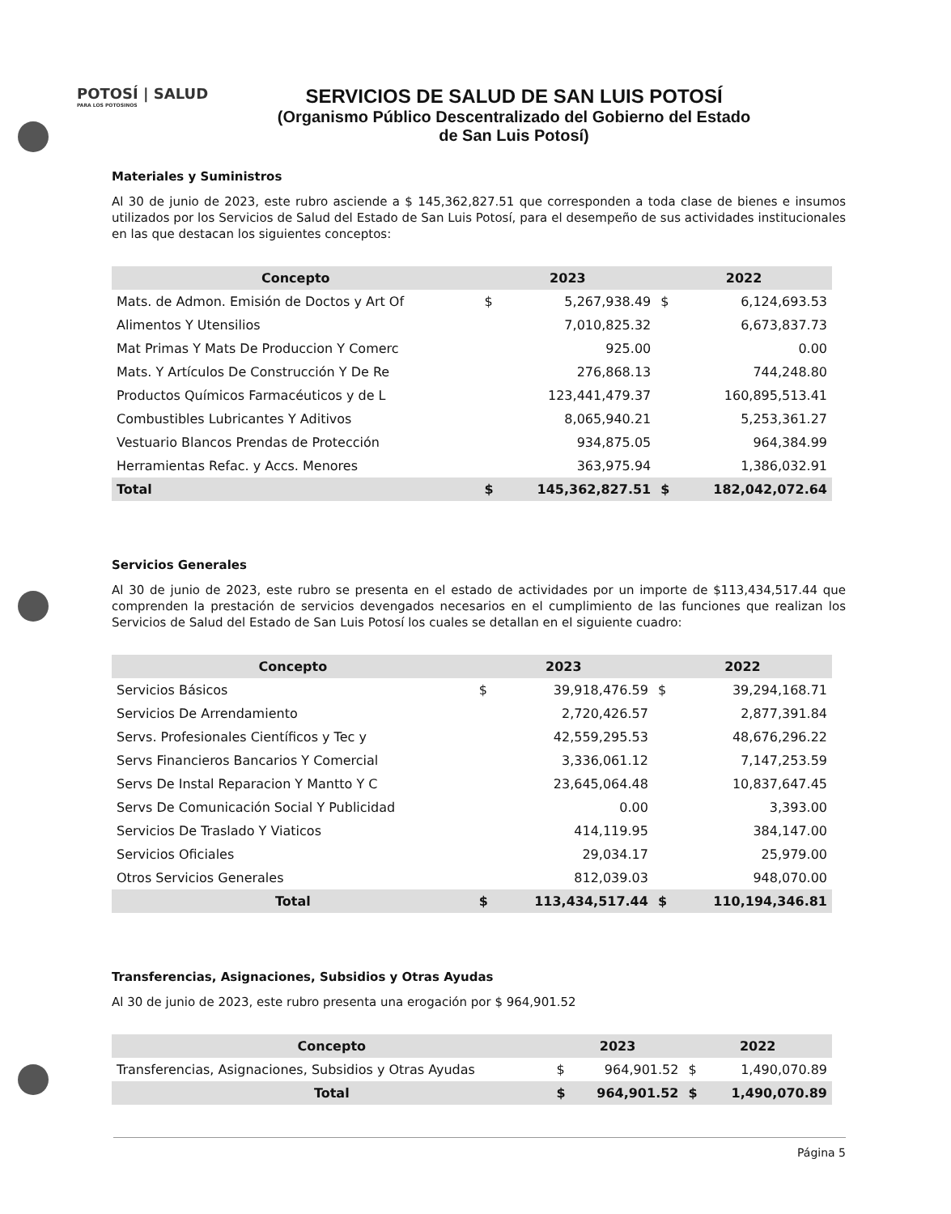POTOSÍ | SALUD
PARA LOS POTOSINOS
SERVICIOS DE SALUD DE SAN LUIS POTOSÍ
(Organismo Público Descentralizado del Gobierno del Estado de San Luis Potosí)
Materiales y Suministros
Al 30 de junio de 2023, este rubro asciende a $ 145,362,827.51 que corresponden a toda clase de bienes e insumos utilizados por los Servicios de Salud del Estado de San Luis Potosí, para el desempeño de sus actividades institucionales en las que destacan los siguientes conceptos:
| Concepto | 2023 | | 2022 | |
| --- | --- | --- | --- | --- |
| Mats. de Admon. Emisión de Doctos y Art Of | $ | 5,267,938.49 | $ | 6,124,693.53 |
| Alimentos Y Utensilios | | 7,010,825.32 | | 6,673,837.73 |
| Mat Primas Y Mats De Produccion Y Comerc | | 925.00 | | 0.00 |
| Mats. Y Artículos De Construcción Y De Re | | 276,868.13 | | 744,248.80 |
| Productos Químicos Farmacéuticos y de L | | 123,441,479.37 | | 160,895,513.41 |
| Combustibles Lubricantes Y Aditivos | | 8,065,940.21 | | 5,253,361.27 |
| Vestuario Blancos Prendas de Protección | | 934,875.05 | | 964,384.99 |
| Herramientas Refac. y Accs. Menores | | 363,975.94 | | 1,386,032.91 |
| Total | $ | 145,362,827.51 | $ | 182,042,072.64 |
Servicios Generales
Al 30 de junio de 2023, este rubro se presenta en el estado de actividades por un importe de $113,434,517.44 que comprenden la prestación de servicios devengados necesarios en el cumplimiento de las funciones que realizan los Servicios de Salud del Estado de San Luis Potosí los cuales se detallan en el siguiente cuadro:
| Concepto | 2023 | | 2022 | |
| --- | --- | --- | --- | --- |
| Servicios Básicos | $ | 39,918,476.59 | $ | 39,294,168.71 |
| Servicios De Arrendamiento | | 2,720,426.57 | | 2,877,391.84 |
| Servs. Profesionales Científicos y Tec y | | 42,559,295.53 | | 48,676,296.22 |
| Servs Financieros Bancarios Y Comercial | | 3,336,061.12 | | 7,147,253.59 |
| Servs De Instal Reparacion Y Mantto Y C | | 23,645,064.48 | | 10,837,647.45 |
| Servs De Comunicación Social Y Publicidad | | 0.00 | | 3,393.00 |
| Servicios De Traslado Y Viaticos | | 414,119.95 | | 384,147.00 |
| Servicios Oficiales | | 29,034.17 | | 25,979.00 |
| Otros Servicios Generales | | 812,039.03 | | 948,070.00 |
| Total | $ | 113,434,517.44 | $ | 110,194,346.81 |
Transferencias, Asignaciones, Subsidios y Otras Ayudas
Al 30 de junio de 2023, este rubro presenta una erogación por $ 964,901.52
| Concepto | 2023 | | 2022 | |
| --- | --- | --- | --- | --- |
| Transferencias, Asignaciones, Subsidios y Otras Ayudas | $ | 964,901.52 | $ | 1,490,070.89 |
| Total | $ | 964,901.52 | $ | 1,490,070.89 |
Página 5